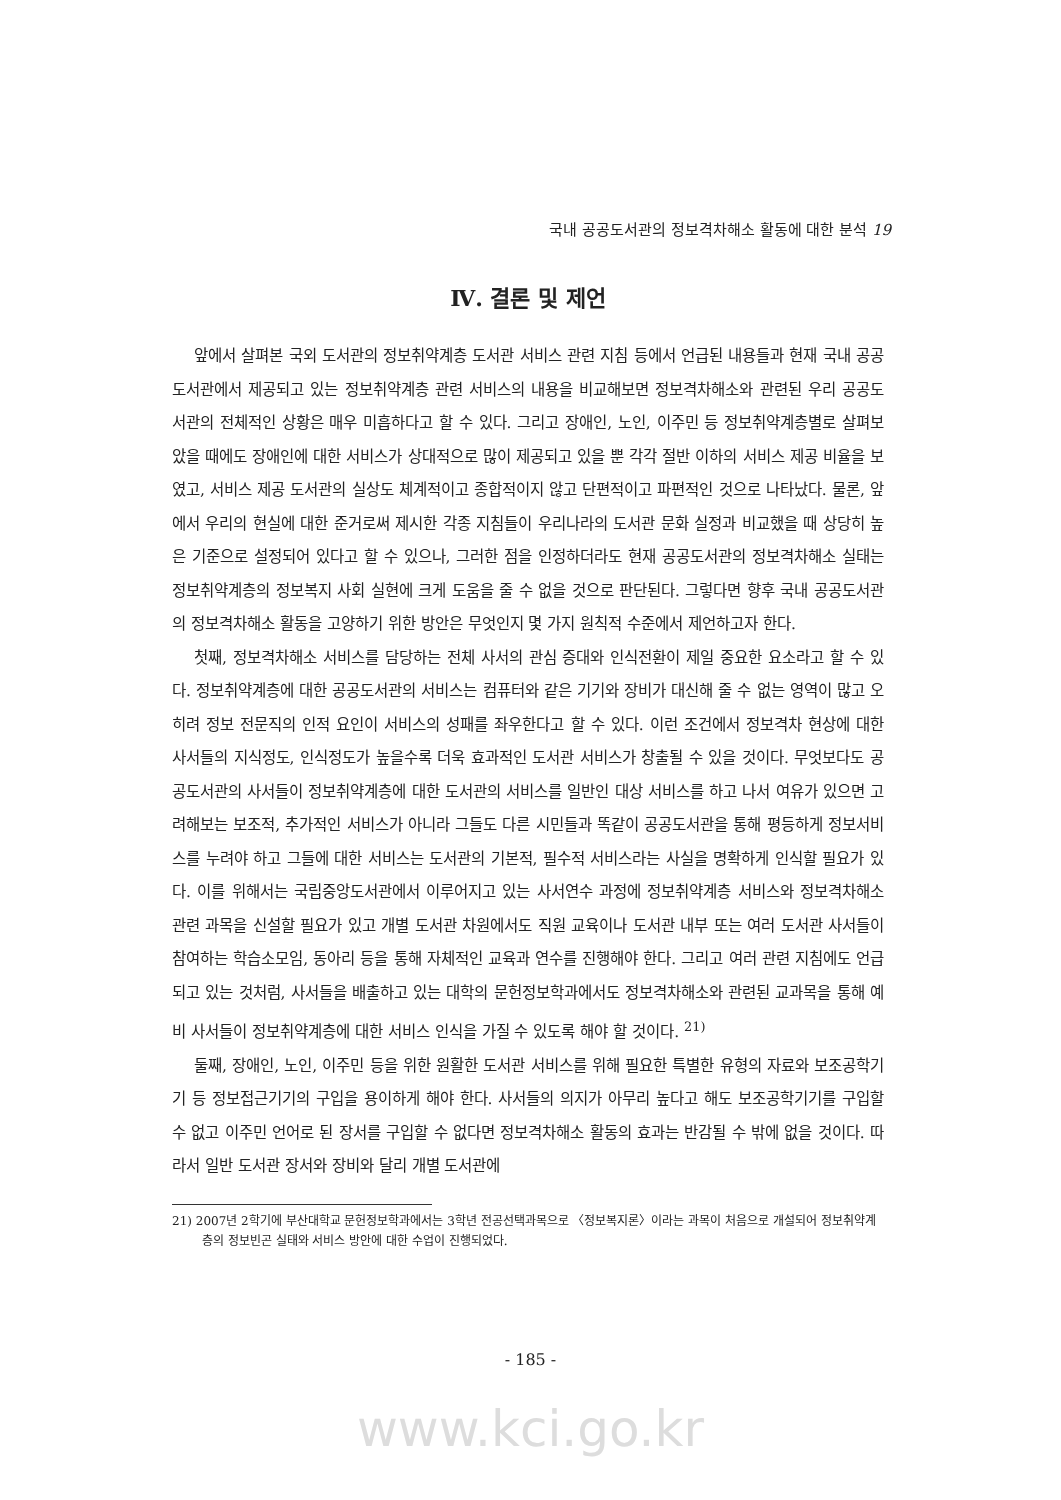국내 공공도서관의 정보격차해소 활동에 대한 분석 19
Ⅳ. 결론 및 제언
앞에서 살펴본 국외 도서관의 정보취약계층 도서관 서비스 관련 지침 등에서 언급된 내용들과 현재 국내 공공도서관에서 제공되고 있는 정보취약계층 관련 서비스의 내용을 비교해보면 정보격차해소와 관련된 우리 공공도서관의 전체적인 상황은 매우 미흡하다고 할 수 있다. 그리고 장애인, 노인, 이주민 등 정보취약계층별로 살펴보았을 때에도 장애인에 대한 서비스가 상대적으로 많이 제공되고 있을 뿐 각각 절반 이하의 서비스 제공 비율을 보였고, 서비스 제공 도서관의 실상도 체계적이고 종합적이지 않고 단편적이고 파편적인 것으로 나타났다. 물론, 앞에서 우리의 현실에 대한 준거로써 제시한 각종 지침들이 우리나라의 도서관 문화 실정과 비교했을 때 상당히 높은 기준으로 설정되어 있다고 할 수 있으나, 그러한 점을 인정하더라도 현재 공공도서관의 정보격차해소 실태는 정보취약계층의 정보복지 사회 실현에 크게 도움을 줄 수 없을 것으로 판단된다. 그렇다면 향후 국내 공공도서관의 정보격차해소 활동을 고양하기 위한 방안은 무엇인지 몇 가지 원칙적 수준에서 제언하고자 한다.
첫째, 정보격차해소 서비스를 담당하는 전체 사서의 관심 증대와 인식전환이 제일 중요한 요소라고 할 수 있다. 정보취약계층에 대한 공공도서관의 서비스는 컴퓨터와 같은 기기와 장비가 대신해 줄 수 없는 영역이 많고 오히려 정보 전문직의 인적 요인이 서비스의 성패를 좌우한다고 할 수 있다. 이런 조건에서 정보격차 현상에 대한 사서들의 지식정도, 인식정도가 높을수록 더욱 효과적인 도서관 서비스가 창출될 수 있을 것이다. 무엇보다도 공공도서관의 사서들이 정보취약계층에 대한 도서관의 서비스를 일반인 대상 서비스를 하고 나서 여유가 있으면 고려해보는 보조적, 추가적인 서비스가 아니라 그들도 다른 시민들과 똑같이 공공도서관을 통해 평등하게 정보서비스를 누려야 하고 그들에 대한 서비스는 도서관의 기본적, 필수적 서비스라는 사실을 명확하게 인식할 필요가 있다. 이를 위해서는 국립중앙도서관에서 이루어지고 있는 사서연수 과정에 정보취약계층 서비스와 정보격차해소 관련 과목을 신설할 필요가 있고 개별 도서관 차원에서도 직원 교육이나 도서관 내부 또는 여러 도서관 사서들이 참여하는 학습소모임, 동아리 등을 통해 자체적인 교육과 연수를 진행해야 한다. 그리고 여러 관련 지침에도 언급되고 있는 것처럼, 사서들을 배출하고 있는 대학의 문헌정보학과에서도 정보격차해소와 관련된 교과목을 통해 예비 사서들이 정보취약계층에 대한 서비스 인식을 가질 수 있도록 해야 할 것이다. <sup>21)</sup>
둘째, 장애인, 노인, 이주민 등을 위한 원활한 도서관 서비스를 위해 필요한 특별한 유형의 자료와 보조공학기기 등 정보접근기기의 구입을 용이하게 해야 한다. 사서들의 의지가 아무리 높다고 해도 보조공학기기를 구입할 수 없고 이주민 언어로 된 장서를 구입할 수 없다면 정보격차해소 활동의 효과는 반감될 수 밖에 없을 것이다. 따라서 일반 도서관 장서와 장비와 달리 개별 도서관에
21) 2007년 2학기에 부산대학교 문헌정보학과에서는 3학년 전공선택과목으로 〈정보복지론〉이라는 과목이 처음으로 개설되어 정보취약계층의 정보빈곤 실태와 서비스 방안에 대한 수업이 진행되었다.
- 185 -
www.kci.go.kr